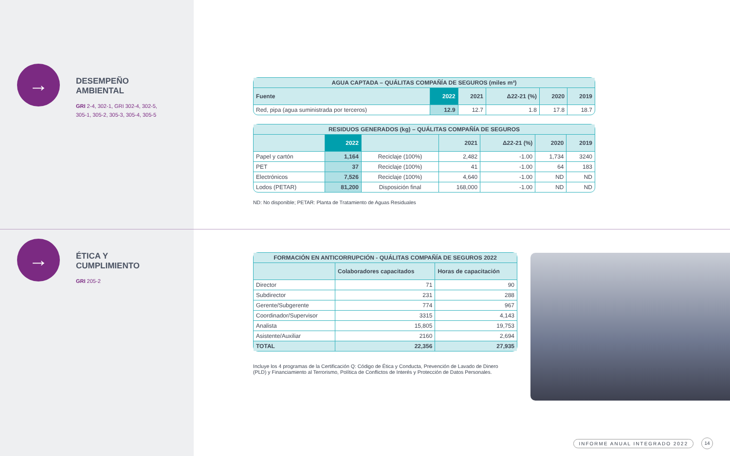→
DESEMPEÑO
AMBIENTAL
GRI 2-4, 302-1, GRI 302-4, 302-5,
305-1, 305-2, 305-3, 305-4, 305-5
| AGUA CAPTADA – QUÁLITAS COMPAÑÍA DE SEGUROS (miles m³) | | | | | |
| --- | --- | --- | --- | --- | --- |
| Fuente | 2022 | 2021 | Δ22-21 (%) | 2020 | 2019 |
| Red, pipa (agua suministrada por terceros) | 12.9 | 12.7 | 1.8 | 17.8 | 18.7 |
| RESIDUOS GENERADOS (kg) – QUÁLITAS COMPAÑÍA DE SEGUROS | | | | | | |
| --- | --- | --- | --- | --- | --- | --- |
| | 2022 | | 2021 | Δ22-21 (%) | 2020 | 2019 |
| Papel y cartón | 1,164 | Reciclaje (100%) | 2,482 | -1.00 | 1,734 | 3240 |
| PET | 37 | Reciclaje (100%) | 41 | -1.00 | 64 | 183 |
| Electrónicos | 7,526 | Reciclaje (100%) | 4,640 | -1.00 | ND | ND |
| Lodos (PETAR) | 81,200 | Disposición final | 168,000 | -1.00 | ND | ND |
ND: No disponible; PETAR: Planta de Tratamiento de Aguas Residuales
→
ÉTICA Y
CUMPLIMIENTO
GRI 205-2
| FORMACIÓN EN ANTICORRUPCIÓN - QUÁLITAS COMPAÑÍA DE SEGUROS 2022 | | |
| --- | --- | --- |
| | Colaboradores capacitados | Horas de capacitación |
| Director | 71 | 90 |
| Subdirector | 231 | 288 |
| Gerente/Subgerente | 774 | 967 |
| Coordinador/Supervisor | 3315 | 4,143 |
| Analista | 15,805 | 19,753 |
| Asistente/Auxiliar | 2160 | 2,694 |
| TOTAL | 22,356 | 27,935 |
Incluye los 4 programas de la Certificación Q: Código de Ética y Conducta, Prevención de Lavado de Dinero (PLD) y Financiamiento al Terrorismo, Política de Conflictos de Interés y Protección de Datos Personales.
INFORME ANUAL INTEGRADO 2022 14